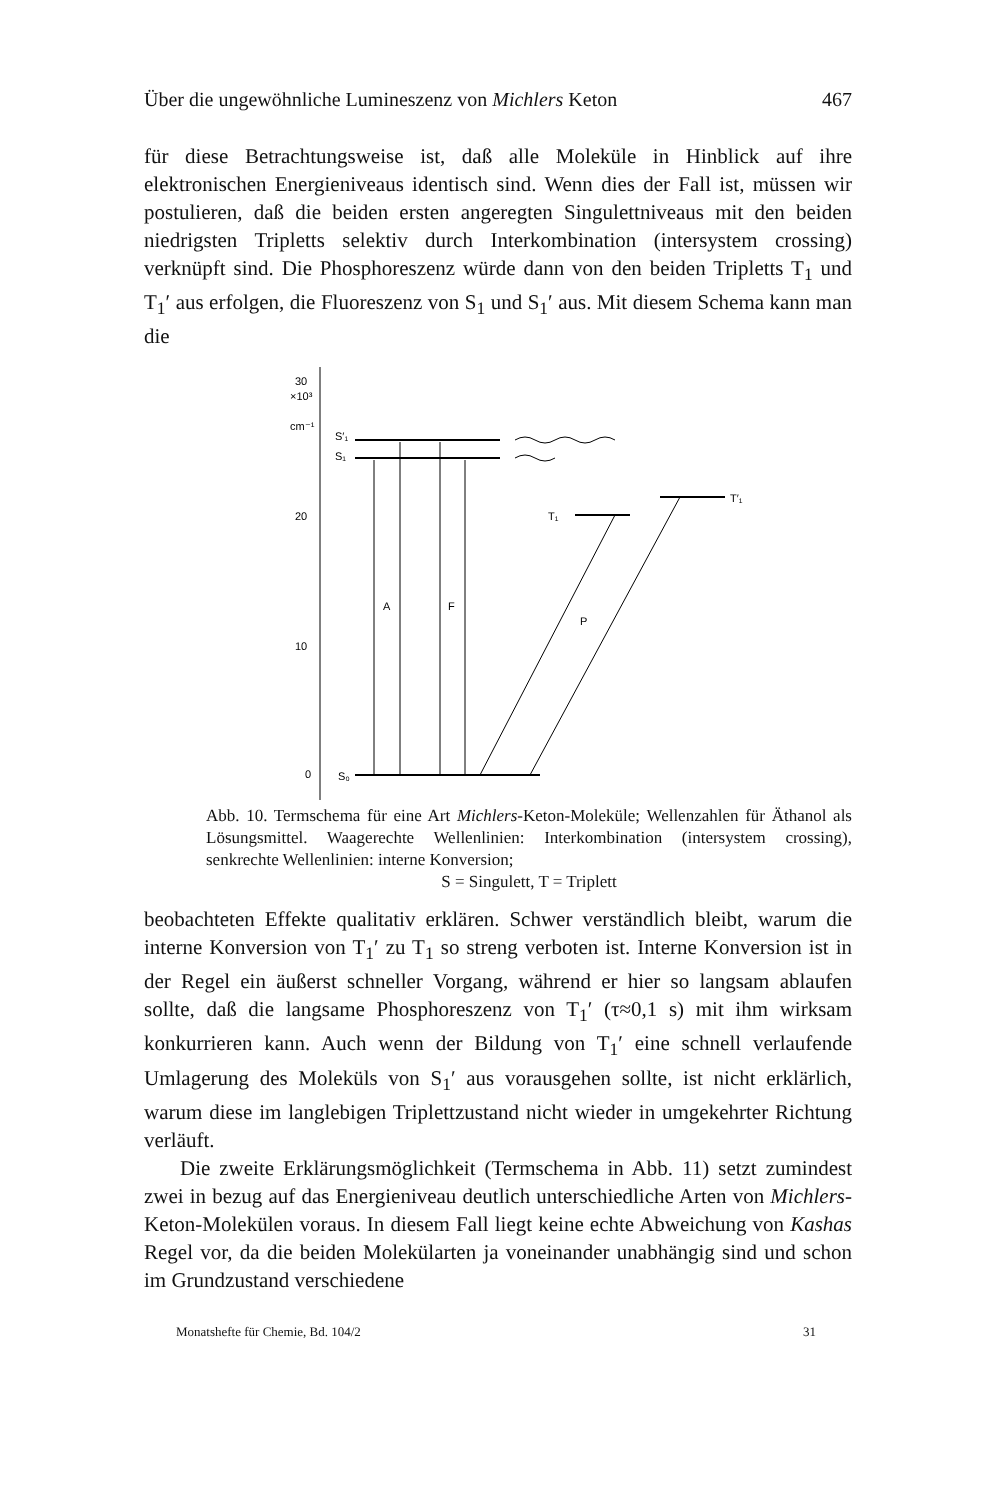Über die ungewöhnliche Lumineszenz von Michlers Keton 467
für diese Betrachtungsweise ist, daß alle Moleküle in Hinblick auf ihre elektronischen Energieniveaus identisch sind. Wenn dies der Fall ist, müssen wir postulieren, daß die beiden ersten angeregten Singulett­niveaus mit den beiden niedrigsten Tripletts selektiv durch Inter­kombination (intersystem crossing) verknüpft sind. Die Phosphoreszenz würde dann von den beiden Tripletts T<sub>1</sub> und T<sub>1</sub>′ aus erfolgen, die Fluoreszenz von S<sub>1</sub> und S<sub>1</sub>′ aus. Mit diesem Schema kann man die
30
×10³
cm⁻¹
20
10
0
S′₁
S₁
S₀
A
F
P
T₁
T′₁
Abb. 10. Termschema für eine Art Michlers-Keton-Moleküle; Wellenzahlen für Äthanol als Lösungsmittel. Waagerechte Wellenlinien: Interkombination (intersystem crossing), senkrechte Wellenlinien: interne Konversion;
S = Singulett, T = Triplett
beobachteten Effekte qualitativ erklären. Schwer verständlich bleibt, warum die interne Konversion von T<sub>1</sub>′ zu T<sub>1</sub> so streng verboten ist. Interne Konversion ist in der Regel ein äußerst schneller Vorgang, während er hier so langsam ablaufen sollte, daß die langsame Phos­phoreszenz von T<sub>1</sub>′ (τ≈0,1 s) mit ihm wirksam konkurrieren kann. Auch wenn der Bildung von T<sub>1</sub>′ eine schnell verlaufende Umlagerung des Moleküls von S<sub>1</sub>′ aus vorausgehen sollte, ist nicht erklärlich, warum diese im langlebigen Triplettzustand nicht wieder in umgekehrter Richtung verläuft.
Die zweite Erklärungsmöglichkeit (Termschema in Abb. 11) setzt zumindest zwei in bezug auf das Energieniveau deutlich unterschiedliche Arten von Michlers-Keton-Molekülen voraus. In diesem Fall liegt keine echte Abweichung von Kashas Regel vor, da die beiden Molekülarten ja voneinander unabhängig sind und schon im Grundzustand verschiedene
Monatshefte für Chemie, Bd. 104/2 31